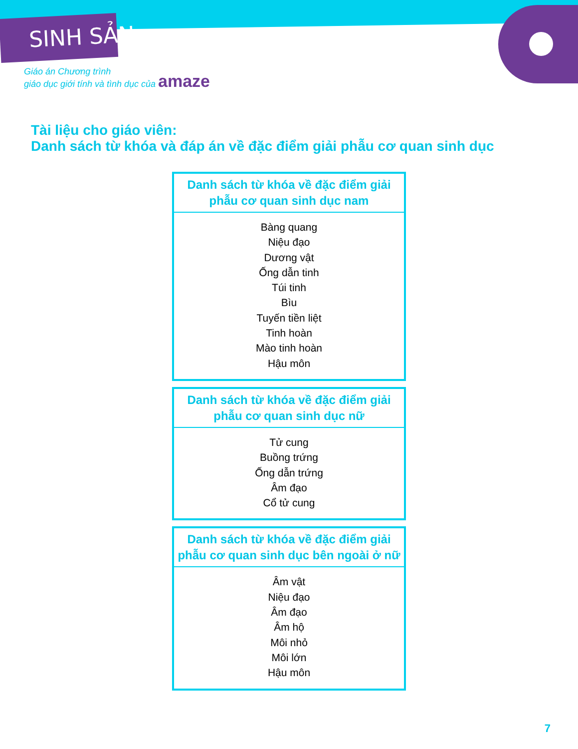SINH SẢN
Giáo án Chương trình
giáo dục giới tính và tình dục của amaze
Tài liệu cho giáo viên:
Danh sách từ khóa và đáp án về đặc điểm giải phẫu cơ quan sinh dục
| Danh sách từ khóa về đặc điểm giải phẫu cơ quan sinh dục nam |
| --- |
| Bàng quang Niệu đạo Dương vật Ống dẫn tinh Túi tinh Bìu Tuyến tiền liệt Tinh hoàn Mào tinh hoàn Hậu môn |
| Danh sách từ khóa về đặc điểm giải phẫu cơ quan sinh dục nữ |
| --- |
| Tử cung Buồng trứng Ống dẫn trứng Âm đạo Cổ tử cung |
| Danh sách từ khóa về đặc điểm giải phẫu cơ quan sinh dục bên ngoài ở nữ |
| --- |
| Âm vật Niệu đạo Âm đạo Âm hộ Môi nhỏ Môi lớn Hậu môn |
7